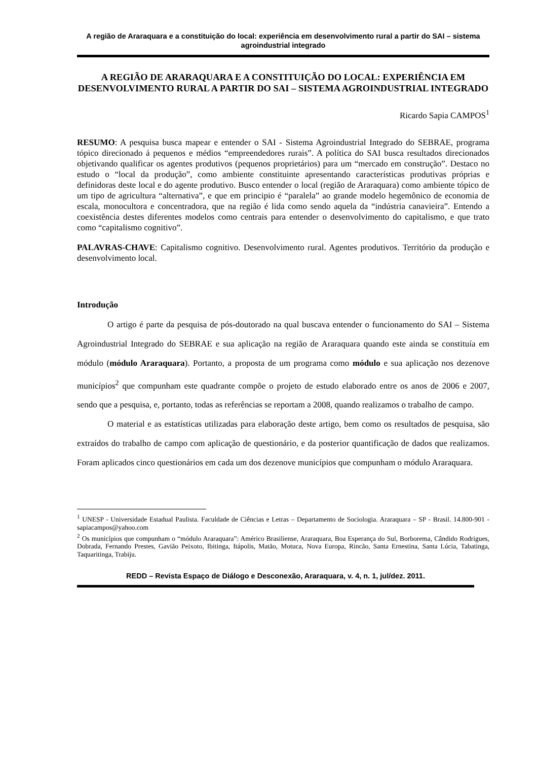A região de Araraquara e a constituição do local: experiência em desenvolvimento rural a partir do SAI – sistema agroindustrial integrado
A REGIÃO DE ARARAQUARA E A CONSTITUIÇÃO DO LOCAL: EXPERIÊNCIA EM DESENVOLVIMENTO RURAL A PARTIR DO SAI – SISTEMA AGROINDUSTRIAL INTEGRADO
Ricardo Sapia CAMPOS<sup>1</sup>
RESUMO: A pesquisa busca mapear e entender o SAI - Sistema Agroindustrial Integrado do SEBRAE, programa tópico direcionado á pequenos e médios “empreendedores rurais”. A política do SAI busca resultados direcionados objetivando qualificar os agentes produtivos (pequenos proprietários) para um “mercado em construção”. Destaco no estudo o “local da produção”, como ambiente constituinte apresentando características produtivas próprias e definidoras deste local e do agente produtivo. Busco entender o local (região de Araraquara) como ambiente tópico de um tipo de agricultura “alternativa”, e que em principio é “paralela” ao grande modelo hegemônico de economia de escala, monocultora e concentradora, que na região é lida como sendo aquela da “indústria canavieira”. Entendo a coexistência destes diferentes modelos como centrais para entender o desenvolvimento do capitalismo, e que trato como “capitalismo cognitivo”.
PALAVRAS-CHAVE: Capitalismo cognitivo. Desenvolvimento rural. Agentes produtivos. Território da produção e desenvolvimento local.
Introdução
O artigo é parte da pesquisa de pós-doutorado na qual buscava entender o funcionamento do SAI – Sistema Agroindustrial Integrado do SEBRAE e sua aplicação na região de Araraquara quando este ainda se constituía em módulo (módulo Araraquara). Portanto, a proposta de um programa como módulo e sua aplicação nos dezenove municípios<sup>2</sup> que compunham este quadrante compõe o projeto de estudo elaborado entre os anos de 2006 e 2007, sendo que a pesquisa, e, portanto, todas as referências se reportam a 2008, quando realizamos o trabalho de campo.
O material e as estatísticas utilizadas para elaboração deste artigo, bem como os resultados de pesquisa, são extraídos do trabalho de campo com aplicação de questionário, e da posterior quantificação de dados que realizamos. Foram aplicados cinco questionários em cada um dos dezenove municípios que compunham o módulo Araraquara.
<sup>1</sup> UNESP - Universidade Estadual Paulista. Faculdade de Ciências e Letras – Departamento de Sociologia. Araraquara – SP - Brasil. 14.800-901 - sapiacampos@yahoo.com
<sup>2</sup> Os municípios que compunham o “módulo Araraquara”: Américo Brasiliense, Araraquara, Boa Esperança do Sul, Borborema, Cândido Rodrigues, Dobrada, Fernando Prestes, Gavião Peixoto, Ibitinga, Itápolis, Matão, Motuca, Nova Europa, Rincão, Santa Ernestina, Santa Lúcia, Tabatinga, Taquaritinga, Trabiju.
REDD – Revista Espaço de Diálogo e Desconexão, Araraquara, v. 4, n. 1, jul/dez. 2011.